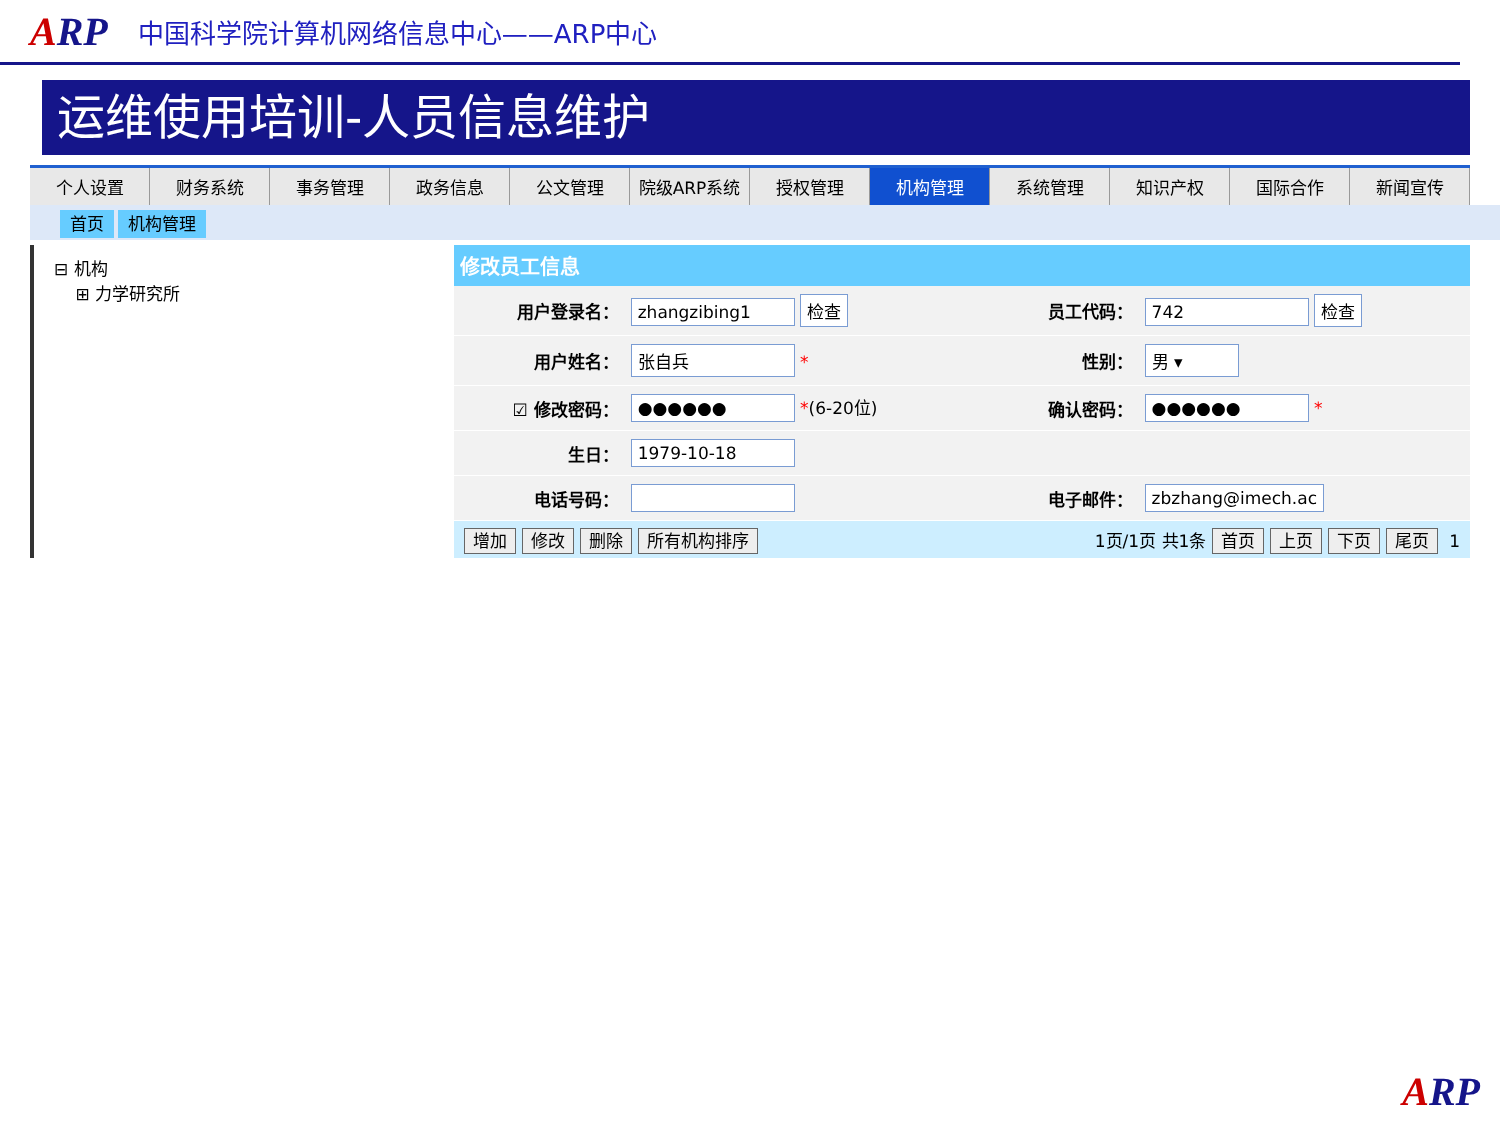ARP
中国科学院计算机网络信息中心——ARP中心
运维使用培训-人员信息维护
个人设置 财务系统 事务管理 政务信息 公文管理 院级ARP系统 授权管理 机构管理 系统管理 知识产权 国际合作 新闻宣传
首页 机构管理
⊟ 机构
⊞ 力学研究所
修改员工信息
| 用户登录名： | zhangzibing1 检查 | 员工代码： | 742 检查 |
| 用户姓名： | 张自兵 * | 性别： | 男 ▾ |
| ☑ 修改密码： | ●●●●●● * (6-20位) | 确认密码： | ●●●●●● * |
| 生日： | 1979-10-18 | | |
| 电话号码： | | 电子邮件： | zbzhang@imech.ac |
增加 修改 删除 所有机构排序 1页/1页 共1条 首页 上页 下页 尾页 1
ARP